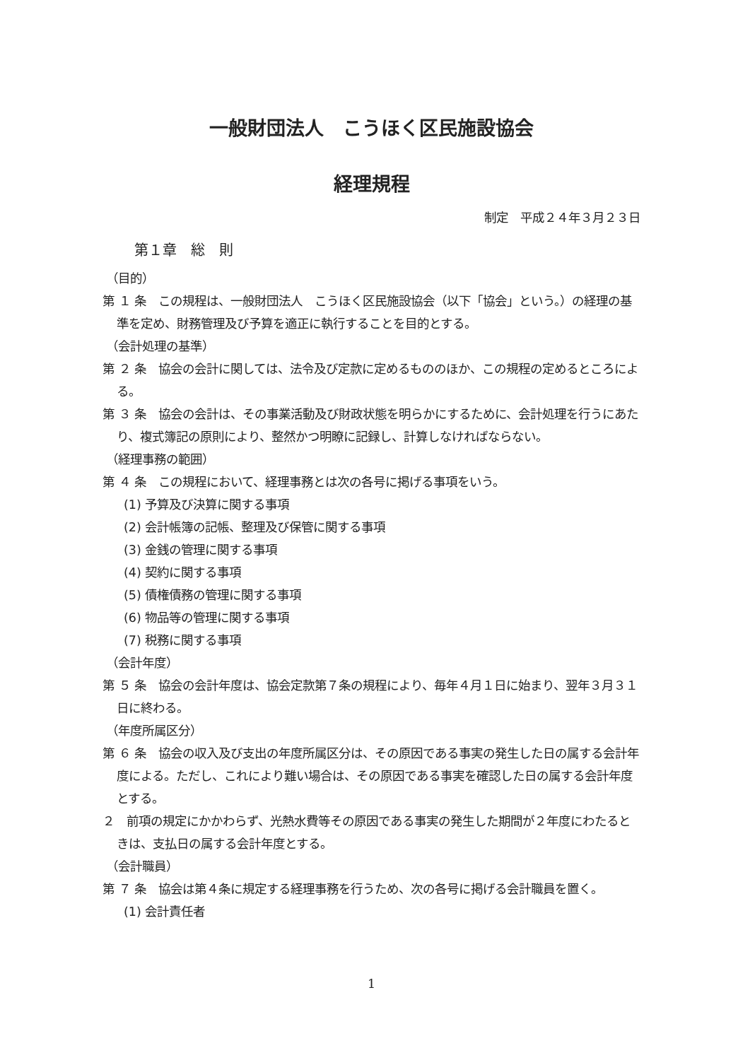一般財団法人　こうほく区民施設協会
経理規程
制定　平成２４年３月２３日
第１章　総　則
（目的）
第 １ 条　この規程は、一般財団法人　こうほく区民施設協会（以下「協会」という。）の経理の基準を定め、財務管理及び予算を適正に執行することを目的とする。
（会計処理の基準）
第 ２ 条　協会の会計に関しては、法令及び定款に定めるもののほか、この規程の定めるところによる。
第 ３ 条　協会の会計は、その事業活動及び財政状態を明らかにするために、会計処理を行うにあたり、複式簿記の原則により、整然かつ明瞭に記録し、計算しなければならない。
（経理事務の範囲）
第 ４ 条　この規程において、経理事務とは次の各号に掲げる事項をいう。
(1) 予算及び決算に関する事項
(2) 会計帳簿の記帳、整理及び保管に関する事項
(3) 金銭の管理に関する事項
(4) 契約に関する事項
(5) 債権債務の管理に関する事項
(6) 物品等の管理に関する事項
(7) 税務に関する事項
（会計年度）
第 ５ 条　協会の会計年度は、協会定款第７条の規程により、毎年４月１日に始まり、翌年３月３１日に終わる。
（年度所属区分）
第 ６ 条　協会の収入及び支出の年度所属区分は、その原因である事実の発生した日の属する会計年度による。ただし、これにより難い場合は、その原因である事実を確認した日の属する会計年度とする。
２　前項の規定にかかわらず、光熱水費等その原因である事実の発生した期間が２年度にわたるときは、支払日の属する会計年度とする。
（会計職員）
第 ７ 条　協会は第４条に規定する経理事務を行うため、次の各号に掲げる会計職員を置く。
(1) 会計責任者
1